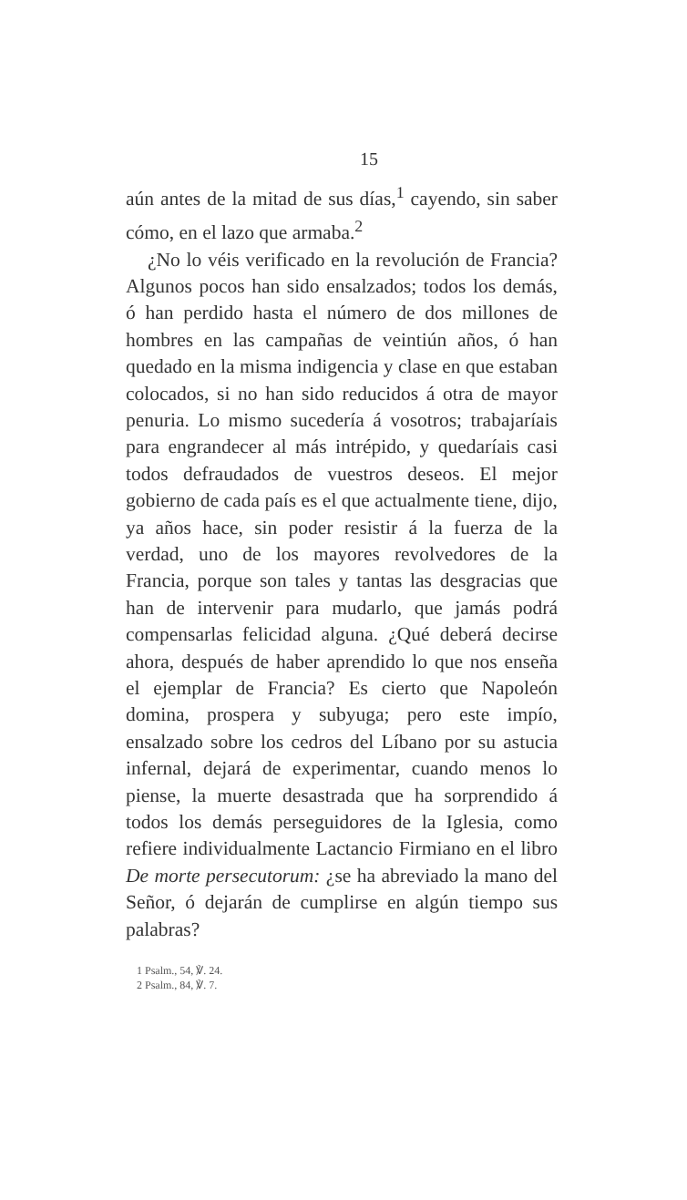15
aún antes de la mitad de sus días,<sup>1</sup> cayendo, sin saber cómo, en el lazo que armaba.<sup>2</sup>
¿No lo véis verificado en la revolución de Francia? Algunos pocos han sido ensalzados; todos los demás, ó han perdido hasta el número de dos millones de hombres en las campañas de veintiún años, ó han quedado en la misma indigencia y clase en que estaban colocados, si no han sido reducidos á otra de mayor penuria. Lo mismo sucedería á vosotros; trabajaríais para engrandecer al más intrépido, y quedaríais casi todos defraudados de vuestros deseos. El mejor gobierno de cada país es el que actualmente tiene, dijo, ya años hace, sin poder resistir á la fuerza de la verdad, uno de los mayores revolvedores de la Francia, porque son tales y tantas las desgracias que han de intervenir para mudarlo, que jamás podrá compensarlas felicidad alguna. ¿Qué deberá decirse ahora, después de haber aprendido lo que nos enseña el ejemplar de Francia? Es cierto que Napoleón domina, prospera y subyuga; pero este impío, ensalzado sobre los cedros del Líbano por su astucia infernal, dejará de experimentar, cuando menos lo piense, la muerte desastrada que ha sorprendido á todos los demás perseguidores de la Iglesia, como refiere individualmente Lactancio Firmiano en el libro De morte persecutorum: ¿se ha abreviado la mano del Señor, ó dejarán de cumplirse en algún tiempo sus palabras?
1 Psalm., 54, ℣. 24.
2 Psalm., 84, ℣. 7.